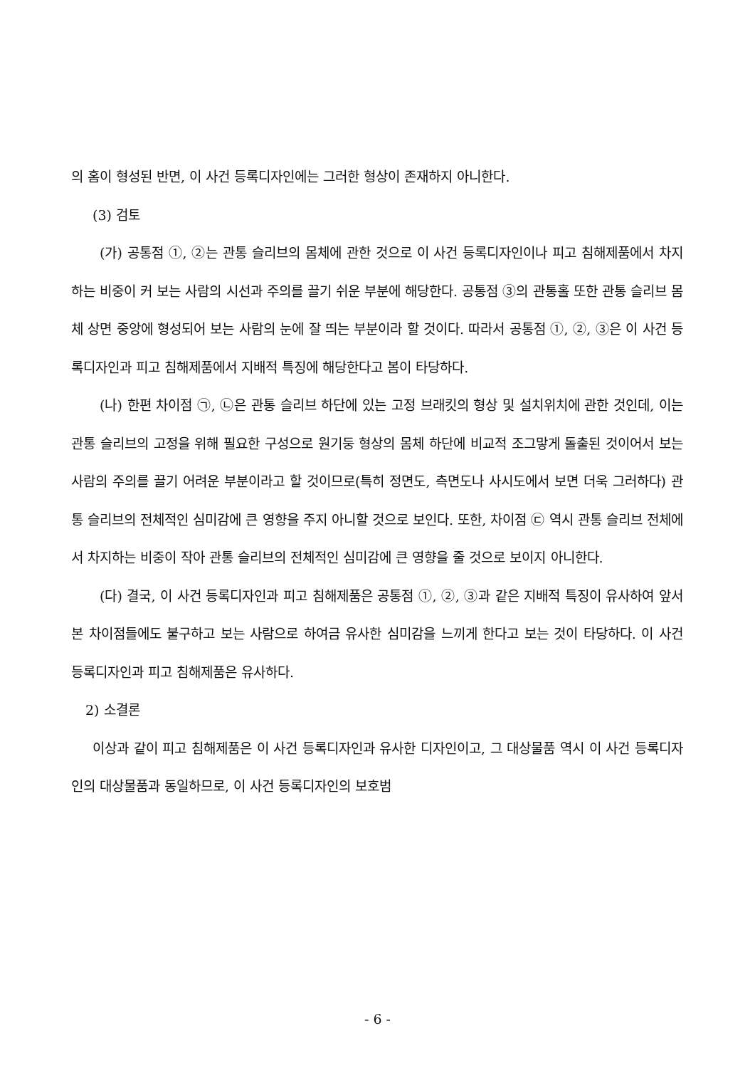의 홈이 형성된 반면, 이 사건 등록디자인에는 그러한 형상이 존재하지 아니한다.
(3) 검토
(가) 공통점 ①, ②는 관통 슬리브의 몸체에 관한 것으로 이 사건 등록디자인이나 피고 침해제품에서 차지하는 비중이 커 보는 사람의 시선과 주의를 끌기 쉬운 부분에 해당한다. 공통점 ③의 관통홀 또한 관통 슬리브 몸체 상면 중앙에 형성되어 보는 사람의 눈에 잘 띄는 부분이라 할 것이다. 따라서 공통점 ①, ②, ③은 이 사건 등록디자인과 피고 침해제품에서 지배적 특징에 해당한다고 봄이 타당하다.
(나) 한편 차이점 ㉠, ㉡은 관통 슬리브 하단에 있는 고정 브래킷의 형상 및 설치위치에 관한 것인데, 이는 관통 슬리브의 고정을 위해 필요한 구성으로 원기둥 형상의 몸체 하단에 비교적 조그맣게 돌출된 것이어서 보는 사람의 주의를 끌기 어려운 부분이라고 할 것이므로(특히 정면도, 측면도나 사시도에서 보면 더욱 그러하다) 관통 슬리브의 전체적인 심미감에 큰 영향을 주지 아니할 것으로 보인다. 또한, 차이점 ㉢ 역시 관통 슬리브 전체에서 차지하는 비중이 작아 관통 슬리브의 전체적인 심미감에 큰 영향을 줄 것으로 보이지 아니한다.
(다) 결국, 이 사건 등록디자인과 피고 침해제품은 공통점 ①, ②, ③과 같은 지배적 특징이 유사하여 앞서 본 차이점들에도 불구하고 보는 사람으로 하여금 유사한 심미감을 느끼게 한다고 보는 것이 타당하다. 이 사건 등록디자인과 피고 침해제품은 유사하다.
2) 소결론
이상과 같이 피고 침해제품은 이 사건 등록디자인과 유사한 디자인이고, 그 대상물품 역시 이 사건 등록디자인의 대상물품과 동일하므로, 이 사건 등록디자인의 보호범
- 6 -